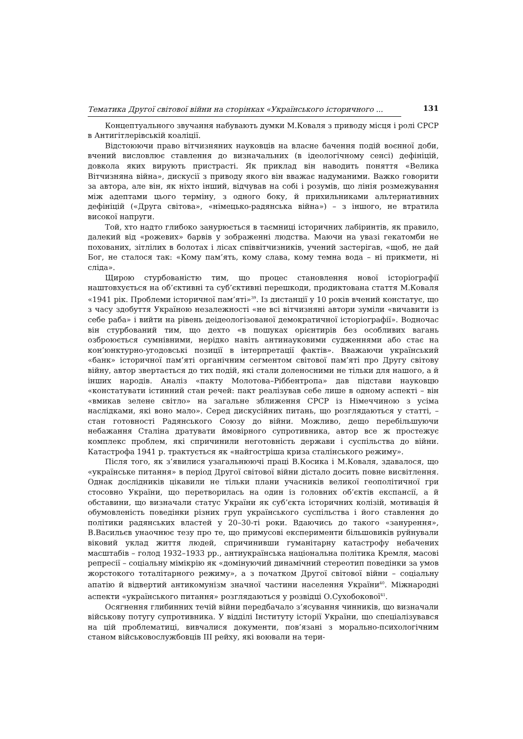Тематика Другої світової війни на сторінках «Українського історичного ...
131
Концептуального звучання набувають думки М.Коваля з приводу місця і ролі СРСР в Антигітлерівській коаліції.
Відстоюючи право вітчизняних науковців на власне бачення подій воєнної доби, вчений висловлює ставлення до визначальних (в ідеологічному сенсі) дефініцій, довкола яких вирують пристрасті. Як приклад він наводить поняття «Велика Вітчизняна війна», дискусії з приводу якого він вважає надуманими. Важко говорити за автора, але він, як ніхто інший, відчував на собі і розумів, що лінія розмежування між адептами цього терміну, з одного боку, й прихильниками альтернативних дефініцій («Друга світова», «німецько-радянська війна») – з іншого, не втратила високої напруги.
Той, хто надто глибоко занурюється в таємниці історичних лабіринтів, як правило, далекий від «рожевих» барвів у зображенні людства. Маючи на увазі гекатомби не похованих, зітлілих в болотах і лісах співвітчизників, учений застерігав, «щоб, не дай Бог, не сталося так: «Кому пам’ять, кому слава, кому темна вода – ні прикмети, ні сліда».
Щирою стурбованістю тим, що процес становлення нової історіографії наштовхується на об’єктивні та суб’єктивні перешкоди, продиктована стаття М.Коваля «1941 рік. Проблеми історичної пам’яті»<sup>39</sup>. Із дистанції у 10 років вчений констатує, що з часу здобуття Україною незалежності «не всі вітчизняні автори зуміли «вичавити із себе раба» і вийти на рівень деідеологізованої демократичної історіографії». Водночас він стурбований тим, що дехто «в пошуках орієнтирів без особливих вагань озброюється сумнівними, нерідко навіть антинауковими судженнями або стає на кон’юнктурно-угодовські позиції в інтерпретації фактів». Вважаючи український «банк» історичної пам’яті органічним сегментом світової пам’яті про Другу світову війну, автор звертається до тих подій, які стали доленосними не тільки для нашого, а й інших народів. Аналіз «пакту Молотова–Ріббентропа» дав підстави науковцю «констатувати істинний стан речей: пакт реалізував себе лише в одному аспекті – він «вмикав зелене світло» на загальне зближення СРСР із Німеччиною з усіма наслідками, які воно мало». Серед дискусійних питань, що розглядаються у статті, – стан готовності Радянського Союзу до війни. Можливо, дещо перебільшуючи небажання Сталіна дратувати ймовірного супротивника, автор все ж простежує комплекс проблем, які спричинили неготовність держави і суспільства до війни. Катастрофа 1941 р. трактується як «найгостріша криза сталінського режиму».
Після того, як з’явилися узагальнюючі праці В.Косика і М.Коваля, здавалося, що «українське питання» в період Другої світової війни дістало досить повне висвітлення. Однак дослідників цікавили не тільки плани учасників великої геополітичної гри стосовно України, що перетворилась на один із головних об’єктів експансії, а й обставини, що визначали статус України як суб’єкта історичних колізій, мотивація й обумовленість поведінки різних груп українського суспільства і його ставлення до політики радянських властей у 20–30-ті роки. Вдаючись до такого «занурення», В.Васильєв унаочнює тезу про те, що примусові експерименти більшовиків руйнували віковий уклад життя людей, спричинивши гуманітарну катастрофу небачених масштабів – голод 1932–1933 рр., антиукраїнська національна політика Кремля, масові репресії – соціальну мімікрію як «домінуючий динамічний стереотип поведінки за умов жорстокого тоталітарного режиму», а з початком Другої світової війни – соціальну апатію й відвертий антикомунізм значної частини населення України<sup>40</sup>. Міжнародні аспекти «українського питання» розглядаються у розвідці О.Сухобокової<sup>41</sup>.
Осягнення глибинних течій війни передбачало з’ясування чинників, що визначали військову потугу супротивника. У відділі Інституту історії України, що спеціалізувався на цій проблематиці, вивчалися документи, пов’язані з морально-психологічним станом військовослужбовців ІІІ рейху, які воювали на тери-